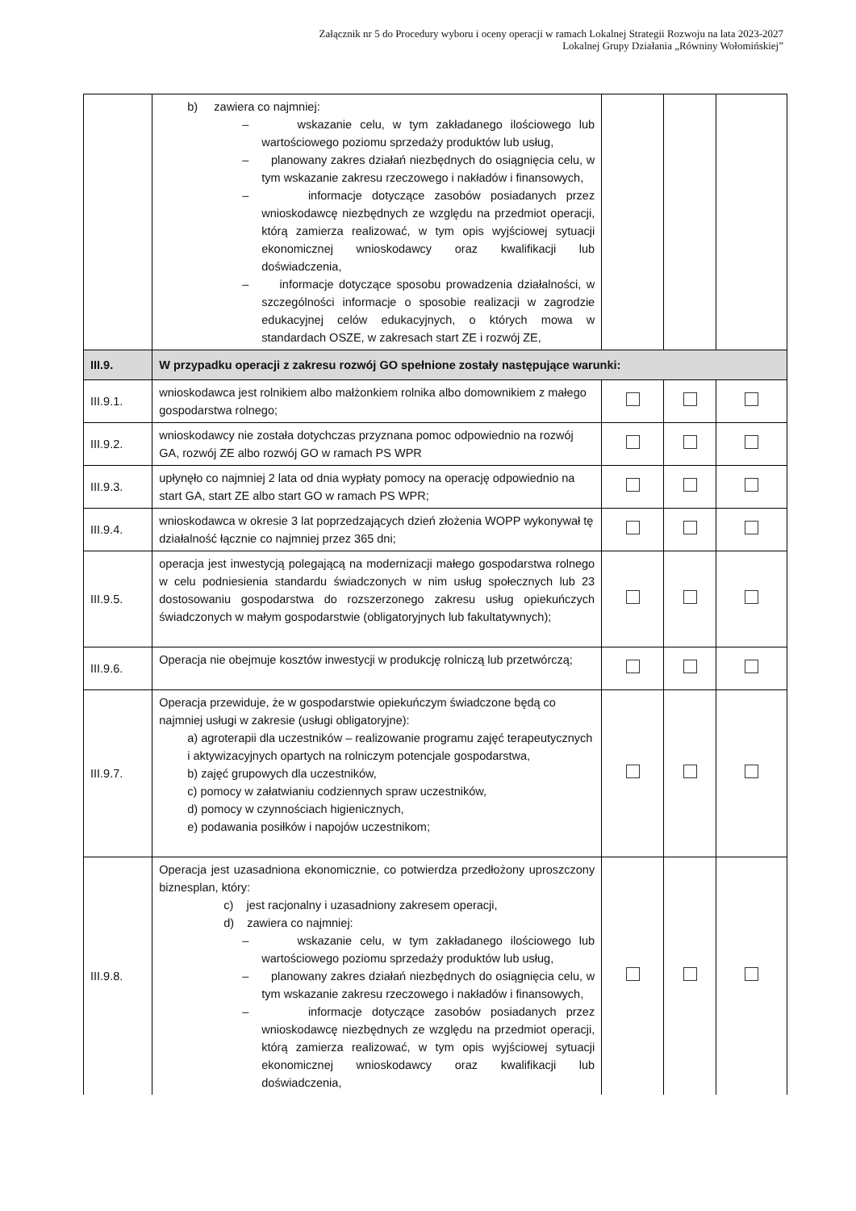Załącznik nr 5 do Procedury wyboru i oceny operacji w ramach Lokalnej Strategii Rozwoju na lata 2023-2027
Lokalnej Grupy Działania „Równiny Wołomińskiej”
| | b) zawiera co najmniej: – wskazanie celu, w tym zakładanego ilościowego lub wartościowego poziomu sprzedaży produktów lub usług, – planowany zakres działań niezbędnych do osiągnięcia celu, w tym wskazanie zakresu rzeczowego i nakładów i finansowych, – informacje dotyczące zasobów posiadanych przez wnioskodawcę niezbędnych ze względu na przedmiot operacji, którą zamierza realizować, w tym opis wyjściowej sytuacji ekonomicznej wnioskodawcy oraz kwalifikacji lub doświadczenia, – informacje dotyczące sposobu prowadzenia działalności, w szczególności informacje o sposobie realizacji w zagrodzie edukacyjnej celów edukacyjnych, o których mowa w standardach OSZE, w zakresach start ZE i rozwój ZE, | | | |
| III.9. | W przypadku operacji z zakresu rozwój GO spełnione zostały następujące warunki: | | | |
| III.9.1. | wnioskodawca jest rolnikiem albo małżonkiem rolnika albo domownikiem z małego gospodarstwa rolnego; | | | |
| III.9.2. | wnioskodawcy nie została dotychczas przyznana pomoc odpowiednio na rozwój GA, rozwój ZE albo rozwój GO w ramach PS WPR | | | |
| III.9.3. | upłynęło co najmniej 2 lata od dnia wypłaty pomocy na operację odpowiednio na start GA, start ZE albo start GO w ramach PS WPR; | | | |
| III.9.4. | wnioskodawca w okresie 3 lat poprzedzających dzień złożenia WOPP wykonywał tę działalność łącznie co najmniej przez 365 dni; | | | |
| III.9.5. | operacja jest inwestycją polegającą na modernizacji małego gospodarstwa rolnego w celu podniesienia standardu świadczonych w nim usług społecznych lub 23 dostosowaniu gospodarstwa do rozszerzonego zakresu usług opiekuńczych świadczonych w małym gospodarstwie (obligatoryjnych lub fakultatywnych); | | | |
| III.9.6. | Operacja nie obejmuje kosztów inwestycji w produkcję rolniczą lub przetwórczą; | | | |
| III.9.7. | Operacja przewiduje, że w gospodarstwie opiekuńczym świadczone będą co najmniej usługi w zakresie (usługi obligatoryjne): a) agroterapii dla uczestników – realizowanie programu zajęć terapeutycznych i aktywizacyjnych opartych na rolniczym potencjale gospodarstwa, b) zajęć grupowych dla uczestników, c) pomocy w załatwianiu codziennych spraw uczestników, d) pomocy w czynnościach higienicznych, e) podawania posiłków i napojów uczestnikom; | | | |
| III.9.8. | Operacja jest uzasadniona ekonomicznie, co potwierdza przedłożony uproszczony biznesplan, który: c) jest racjonalny i uzasadniony zakresem operacji, d) zawiera co najmniej: – wskazanie celu, w tym zakładanego ilościowego lub wartościowego poziomu sprzedaży produktów lub usług, – planowany zakres działań niezbędnych do osiągnięcia celu, w tym wskazanie zakresu rzeczowego i nakładów i finansowych, – informacje dotyczące zasobów posiadanych przez wnioskodawcę niezbędnych ze względu na przedmiot operacji, którą zamierza realizować, w tym opis wyjściowej sytuacji ekonomicznej wnioskodawcy oraz kwalifikacji lub doświadczenia, | | | |